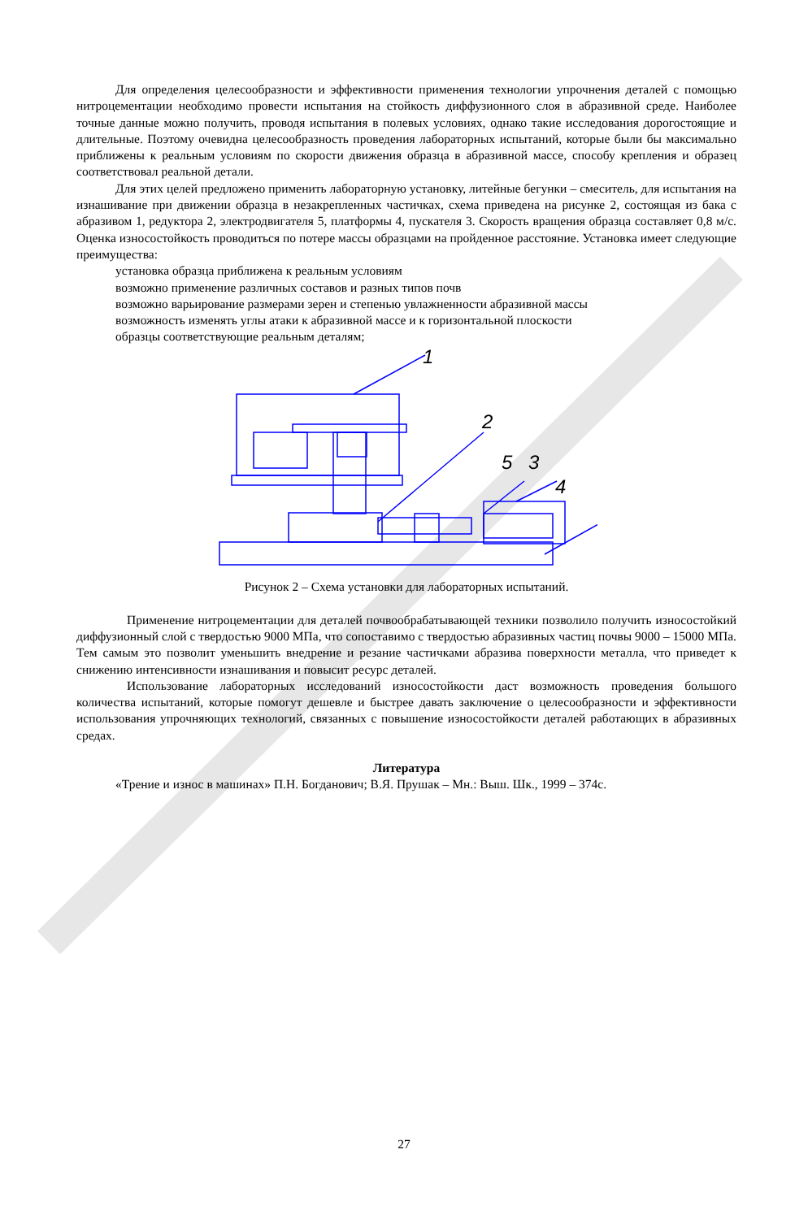Для определения целесообразности и эффективности применения технологии упрочнения деталей с помощью нитроцементации необходимо провести испытания на стойкость диффузионного слоя в абразивной среде. Наиболее точные данные можно получить, проводя испытания в полевых условиях, однако такие исследования дорогостоящие и длительные. Поэтому очевидна целесообразность проведения лабораторных испытаний, которые были бы максимально приближены к реальным условиям по скорости движения образца в абразивной массе, способу крепления и образец соответствовал реальной детали.
Для этих целей предложено применить лабораторную установку, литейные бегунки – смеситель, для испытания на изнашивание при движении образца в незакрепленных частичках, схема приведена на рисунке 2, состоящая из бака с абразивом 1, редуктора 2, электродвигателя 5, платформы 4, пускателя 3. Скорость вращения образца составляет 0,8 м/с. Оценка износостойкость проводиться по потере массы образцами на пройденное расстояние. Установка имеет следующие преимущества:
установка образца приближена к реальным условиям
возможно применение различных составов и разных типов почв
возможно варьирование размерами зерен и степенью увлажненности абразивной массы
возможность изменять углы атаки к абразивной массе и к горизонтальной плоскости
образцы соответствующие реальным деталям;
1
2
5
3
4
Рисунок 2 – Схема установки для лабораторных испытаний.
Применение нитроцементации для деталей почвообрабатывающей техники позволило получить износостойкий диффузионный слой с твердостью 9000 МПа, что сопоставимо с твердостью абразивных частиц почвы 9000 – 15000 МПа. Тем самым это позволит уменьшить внедрение и резание частичками абразива поверхности металла, что приведет к снижению интенсивности изнашивания и повысит ресурс деталей.
Использование лабораторных исследований износостойкости даст возможность проведения большого количества испытаний, которые помогут дешевле и быстрее давать заключение о целесообразности и эффективности использования упрочняющих технологий, связанных с повышение износостойкости деталей работающих в абразивных средах.
Литература
«Трение и износ в машинах» П.Н. Богданович; В.Я. Прушак – Мн.: Выш. Шк., 1999 – 374с.
27